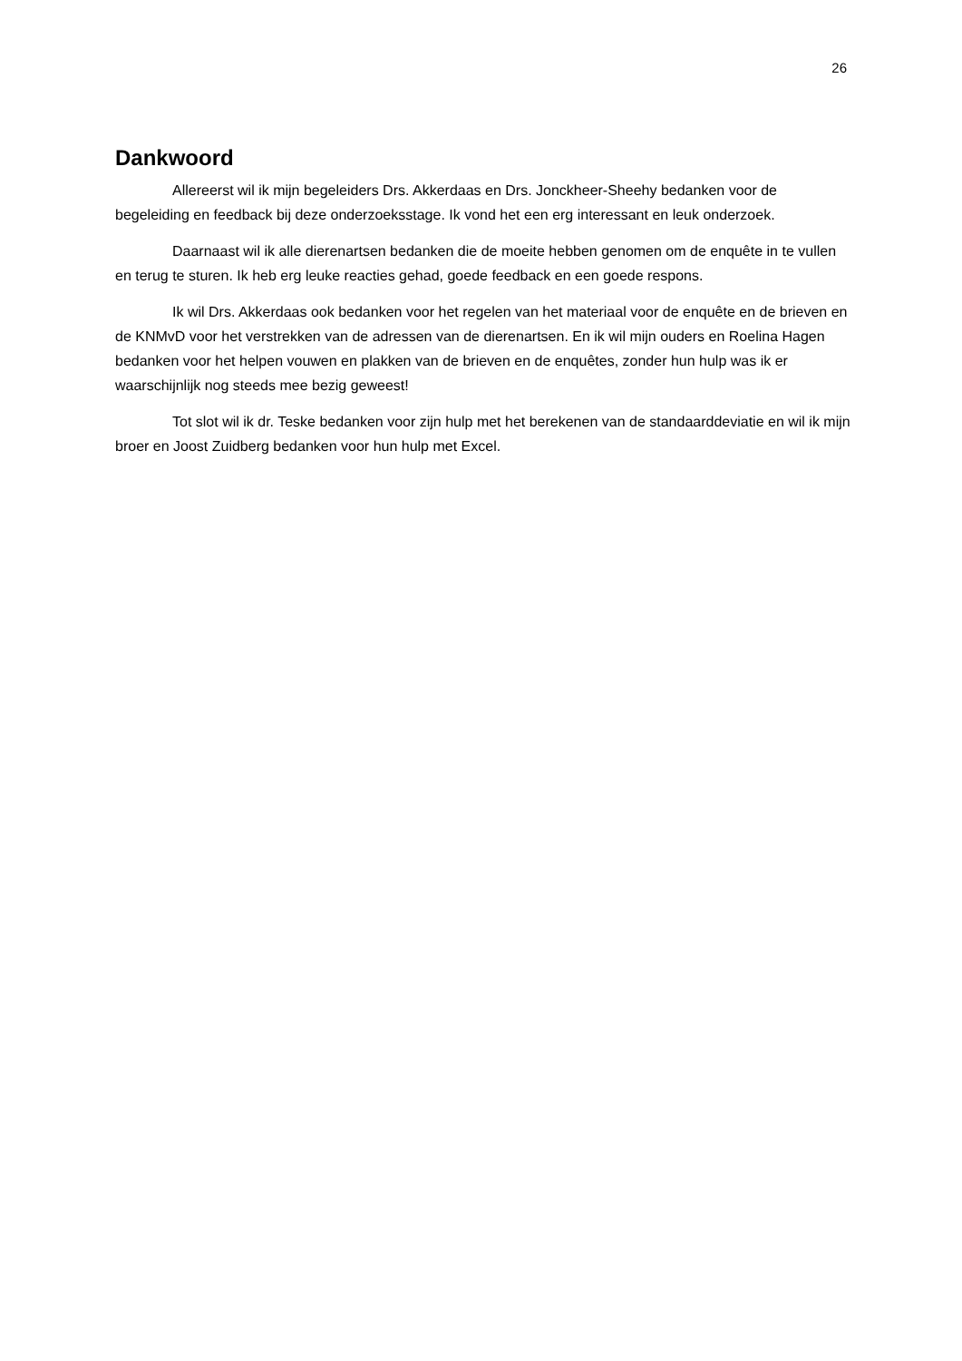26
Dankwoord
Allereerst wil ik mijn begeleiders Drs. Akkerdaas en Drs. Jonckheer-Sheehy bedanken voor de begeleiding en feedback bij deze onderzoeksstage. Ik vond het een erg interessant en leuk onderzoek.
Daarnaast wil ik alle dierenartsen bedanken die de moeite hebben genomen om de enquête in te vullen en terug te sturen. Ik heb erg leuke reacties gehad, goede feedback en een goede respons.
Ik wil Drs. Akkerdaas ook bedanken voor het regelen van het materiaal voor de enquête en de brieven en de KNMvD voor het verstrekken van de adressen van de dierenartsen. En ik wil mijn ouders en Roelina Hagen bedanken voor het helpen vouwen en plakken van de brieven en de enquêtes, zonder hun hulp was ik er waarschijnlijk nog steeds mee bezig geweest!
Tot slot wil ik dr. Teske bedanken voor zijn hulp met het berekenen van de standaarddeviatie en wil ik mijn broer en Joost Zuidberg bedanken voor hun hulp met Excel.